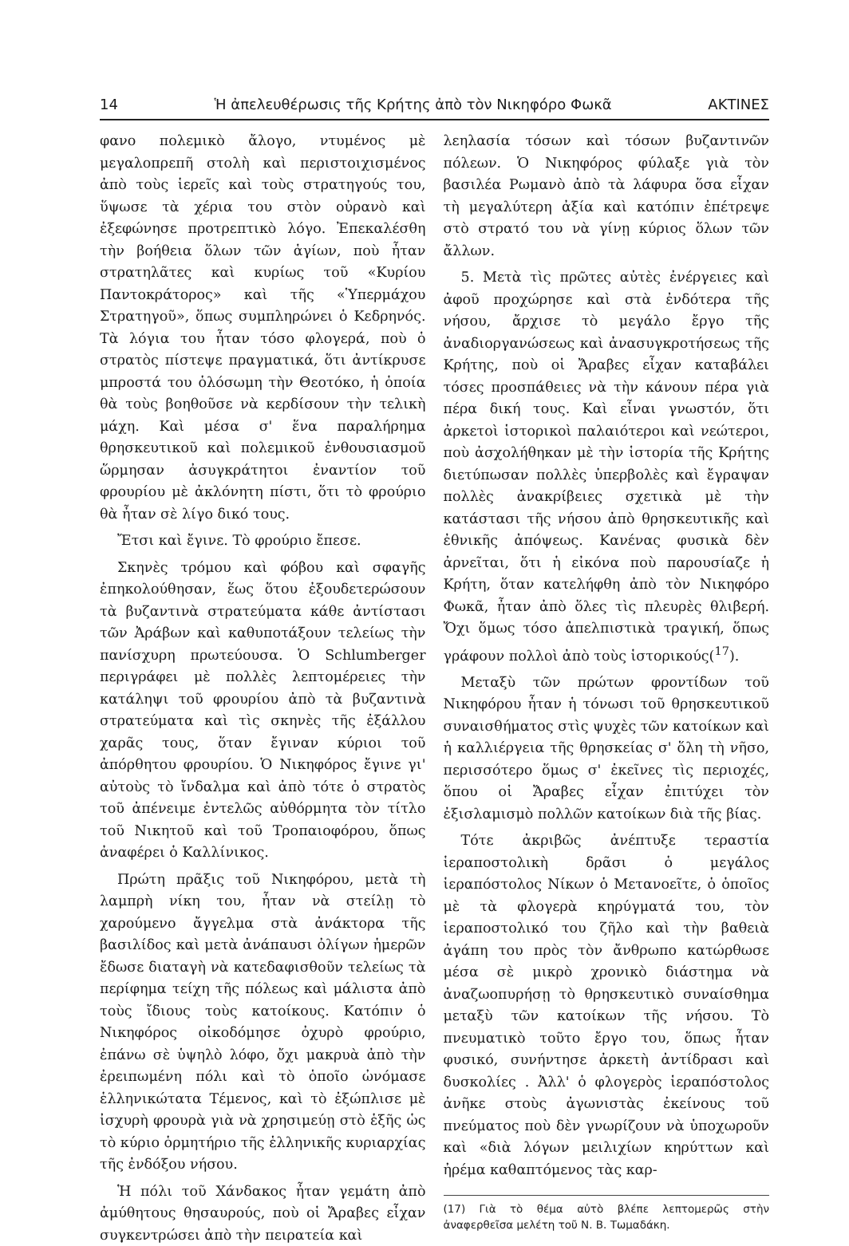14 Ἡ ἀπελευθέρωσις τῆς Κρήτης ἀπὸ τὸν Νικηφόρο Φωκᾶ ΑΚΤΙΝΕΣ
φανο πολεμικὸ ἄλογο, ντυμένος μὲ μεγαλοπρεπῆ στολὴ καὶ περιστοιχισμένος ἀπὸ τοὺς ἱερεῖς καὶ τοὺς στρατηγούς του, ὕψωσε τὰ χέρια του στὸν οὐρανὸ καὶ ἐξεφώνησε προτρεπτικὸ λόγο. Ἐπεκαλέσθη τὴν βοήθεια ὅλων τῶν ἁγίων, ποὺ ἦταν στρατηλᾶτες καὶ κυρίως τοῦ «Κυρίου Παντοκράτορος» καὶ τῆς «Ὑπερμάχου Στρατηγοῦ», ὅπως συμπληρώνει ὁ Κεδρηνός. Τὰ λόγια του ἦταν τόσο φλογερά, ποὺ ὁ στρατὸς πίστεψε πραγματικά, ὅτι ἀντίκρυσε μπροστά του ὁλόσωμη τὴν Θεοτόκο, ἡ ὁποία θὰ τοὺς βοηθοῦσε νὰ κερδίσουν τὴν τελικὴ μάχη. Καὶ μέσα σ' ἕνα παραλήρημα θρησκευτικοῦ καὶ πολεμικοῦ ἐνθουσιασμοῦ ὥρμησαν ἀσυγκράτητοι ἐναντίον τοῦ φρουρίου μὲ ἀκλόνητη πίστι, ὅτι τὸ φρούριο θὰ ἦταν σὲ λίγο δικό τους.
Ἔτσι καὶ ἔγινε. Τὸ φρούριο ἔπεσε.
Σκηνὲς τρόμου καὶ φόβου καὶ σφαγῆς ἐπηκολούθησαν, ἕως ὅτου ἐξουδετερώσουν τὰ βυζαντινὰ στρατεύματα κάθε ἀντίστασι τῶν Ἀράβων καὶ καθυποτάξουν τελείως τὴν πανίσχυρη πρωτεύουσα. Ὁ Schlumberger περιγράφει μὲ πολλὲς λεπτομέρειες τὴν κατάληψι τοῦ φρουρίου ἀπὸ τὰ βυζαντινὰ στρατεύματα καὶ τὶς σκηνὲς τῆς ἐξάλλου χαρᾶς τους, ὅταν ἔγιναν κύριοι τοῦ ἀπόρθητου φρουρίου. Ὁ Νικηφόρος ἔγινε γι' αὐτοὺς τὸ ἴνδαλμα καὶ ἀπὸ τότε ὁ στρατὸς τοῦ ἀπένειμε ἐντελῶς αὐθόρμητα τὸν τίτλο τοῦ Νικητοῦ καὶ τοῦ Τροπαιοφόρου, ὅπως ἀναφέρει ὁ Καλλίνικος.
Πρώτη πρᾶξις τοῦ Νικηφόρου, μετὰ τὴ λαμπρὴ νίκη του, ἦταν νὰ στείλῃ τὸ χαρούμενο ἄγγελμα στὰ ἀνάκτορα τῆς βασιλίδος καὶ μετὰ ἀνάπαυσι ὀλίγων ἡμερῶν ἔδωσε διαταγὴ νὰ κατεδαφισθοῦν τελείως τὰ περίφημα τείχη τῆς πόλεως καὶ μάλιστα ἀπὸ τοὺς ἴδιους τοὺς κατοίκους. Κατόπιν ὁ Νικηφόρος οἰκοδόμησε ὀχυρὸ φρούριο, ἐπάνω σὲ ὑψηλὸ λόφο, ὄχι μακρυὰ ἀπὸ τὴν ἐρειπωμένη πόλι καὶ τὸ ὁποῖο ὠνόμασε ἑλληνικώτατα Τέμενος, καὶ τὸ ἐξώπλισε μὲ ἰσχυρὴ φρουρὰ γιὰ νὰ χρησιμεύῃ στὸ ἑξῆς ὡς τὸ κύριο ὁρμητήριο τῆς ἑλληνικῆς κυριαρχίας τῆς ἐνδόξου νήσου.
Ἡ πόλι τοῦ Χάνδακος ἦταν γεμάτη ἀπὸ ἀμύθητους θησαυρούς, ποὺ οἱ Ἄραβες εἶχαν συγκεντρώσει ἀπὸ τὴν πειρατεία καὶ
λεηλασία τόσων καὶ τόσων βυζαντινῶν πόλεων. Ὁ Νικηφόρος φύλαξε γιὰ τὸν βασιλέα Ρωμανὸ ἀπὸ τὰ λάφυρα ὅσα εἶχαν τὴ μεγαλύτερη ἀξία καὶ κατόπιν ἐπέτρεψε στὸ στρατό του νὰ γίνῃ κύριος ὅλων τῶν ἄλλων.
5. Μετὰ τὶς πρῶτες αὐτὲς ἐνέργειες καὶ ἀφοῦ προχώρησε καὶ στὰ ἐνδότερα τῆς νήσου, ἄρχισε τὸ μεγάλο ἔργο τῆς ἀναδιοργανώσεως καὶ ἀνασυγκροτήσεως τῆς Κρήτης, ποὺ οἱ Ἄραβες εἶχαν καταβάλει τόσες προσπάθειες νὰ τὴν κάνουν πέρα γιὰ πέρα δική τους. Καὶ εἶναι γνωστόν, ὅτι ἀρκετοὶ ἱστορικοὶ παλαιότεροι καὶ νεώτεροι, ποὺ ἀσχολήθηκαν μὲ τὴν ἱστορία τῆς Κρήτης διετύπωσαν πολλὲς ὑπερβολὲς καὶ ἔγραψαν πολλὲς ἀνακρίβειες σχετικὰ μὲ τὴν κατάστασι τῆς νήσου ἀπὸ θρησκευτικῆς καὶ ἐθνικῆς ἀπόψεως. Κανένας φυσικὰ δὲν ἀρνεῖται, ὅτι ἡ εἰκόνα ποὺ παρουσίαζε ἡ Κρήτη, ὅταν κατελήφθη ἀπὸ τὸν Νικηφόρο Φωκᾶ, ἦταν ἀπὸ ὅλες τὶς πλευρὲς θλιβερή. Ὄχι ὅμως τόσο ἀπελπιστικὰ τραγική, ὅπως γράφουν πολλοὶ ἀπὸ τοὺς ἱστορικούς(<sup>17</sup>).
Μεταξὺ τῶν πρώτων φροντίδων τοῦ Νικηφόρου ἦταν ἡ τόνωσι τοῦ θρησκευτικοῦ συναισθήματος στὶς ψυχὲς τῶν κατοίκων καὶ ἡ καλλιέργεια τῆς θρησκείας σ' ὅλη τὴ νῆσο, περισσότερο ὅμως σ' ἐκεῖνες τὶς περιοχές, ὅπου οἱ Ἄραβες εἶχαν ἐπιτύχει τὸν ἐξισλαμισμὸ πολλῶν κατοίκων διὰ τῆς βίας.
Τότε ἀκριβῶς ἀνέπτυξε τεραστία ἱεραποστολικὴ δρᾶσι ὁ μεγάλος ἱεραπόστολος Νίκων ὁ Μετανοεῖτε, ὁ ὁποῖος μὲ τὰ φλογερὰ κηρύγματά του, τὸν ἱεραποστολικό του ζῆλο καὶ τὴν βαθειὰ ἀγάπη του πρὸς τὸν ἄνθρωπο κατώρθωσε μέσα σὲ μικρὸ χρονικὸ διάστημα νὰ ἀναζωοπυρήσῃ τὸ θρησκευτικὸ συναίσθημα μεταξὺ τῶν κατοίκων τῆς νήσου. Τὸ πνευματικὸ τοῦτο ἔργο του, ὅπως ἦταν φυσικό, συνήντησε ἀρκετὴ ἀντίδρασι καὶ δυσκολίες . Ἀλλ' ὁ φλογερὸς ἱεραπόστολος ἀνῆκε στοὺς ἀγωνιστὰς ἐκείνους τοῦ πνεύματος ποὺ δὲν γνωρίζουν νὰ ὑποχωροῦν καὶ «διὰ λόγων μειλιχίων κηρύττων καὶ ἠρέμα καθαπτόμενος τὰς καρ-
(17) Γιὰ τὸ θέμα αὐτὸ βλέπε λεπτομερῶς στὴν ἀναφερθεῖσα μελέτη τοῦ Ν. Β. Τωμαδάκη.